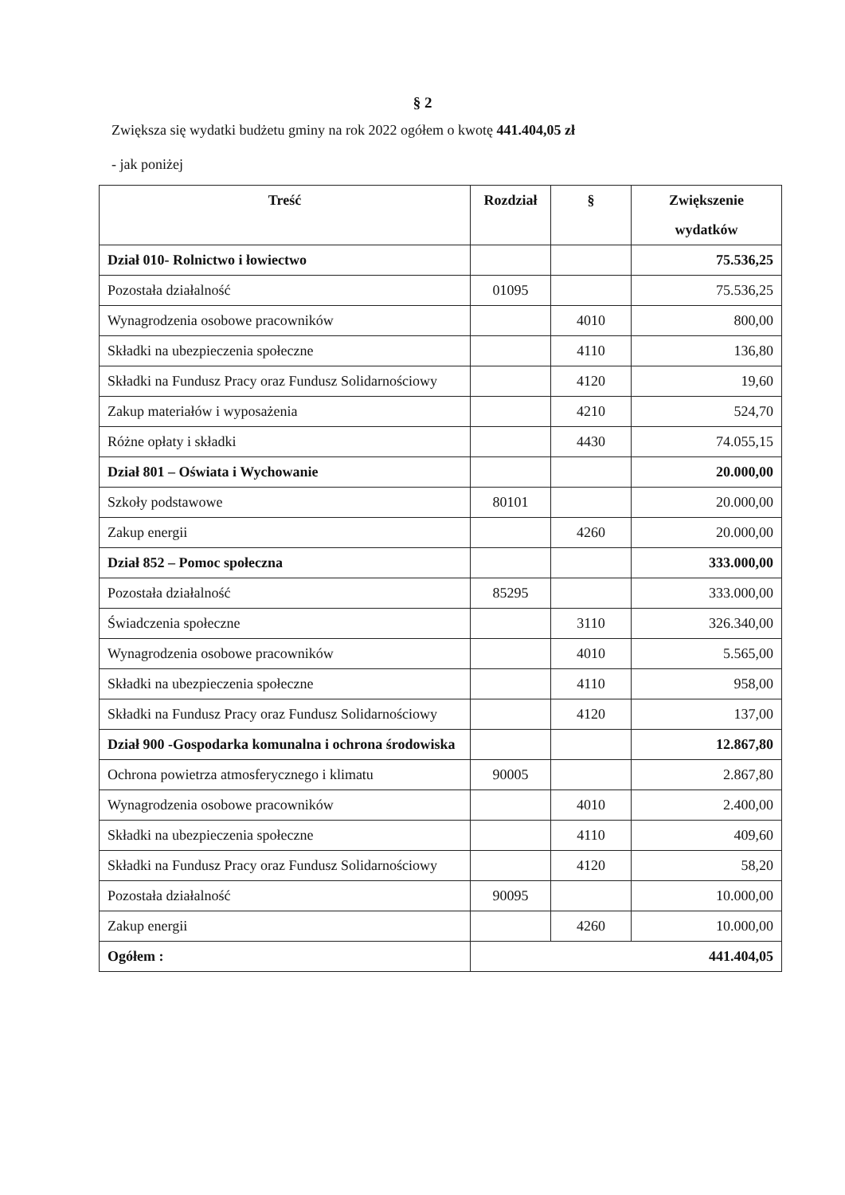§ 2
Zwiększa się wydatki budżetu gminy na rok 2022 ogółem o kwotę 441.404,05 zł
- jak poniżej
| Treść | Rozdział | § | Zwiększenie wydatków |
| --- | --- | --- | --- |
| Dział 010- Rolnictwo i łowiectwo | | | 75.536,25 |
| Pozostała działalność | 01095 | | 75.536,25 |
| Wynagrodzenia osobowe pracowników | | 4010 | 800,00 |
| Składki na ubezpieczenia społeczne | | 4110 | 136,80 |
| Składki na Fundusz Pracy oraz Fundusz Solidarnościowy | | 4120 | 19,60 |
| Zakup materiałów i wyposażenia | | 4210 | 524,70 |
| Różne opłaty i składki | | 4430 | 74.055,15 |
| Dział 801 – Oświata i Wychowanie | | | 20.000,00 |
| Szkoły podstawowe | 80101 | | 20.000,00 |
| Zakup energii | | 4260 | 20.000,00 |
| Dział 852 – Pomoc społeczna | | | 333.000,00 |
| Pozostała działalność | 85295 | | 333.000,00 |
| Świadczenia społeczne | | 3110 | 326.340,00 |
| Wynagrodzenia osobowe pracowników | | 4010 | 5.565,00 |
| Składki na ubezpieczenia społeczne | | 4110 | 958,00 |
| Składki na Fundusz Pracy oraz Fundusz Solidarnościowy | | 4120 | 137,00 |
| Dział 900 -Gospodarka komunalna i ochrona środowiska | | | 12.867,80 |
| Ochrona powietrza atmosferycznego i klimatu | 90005 | | 2.867,80 |
| Wynagrodzenia osobowe pracowników | | 4010 | 2.400,00 |
| Składki na ubezpieczenia społeczne | | 4110 | 409,60 |
| Składki na Fundusz Pracy oraz Fundusz Solidarnościowy | | 4120 | 58,20 |
| Pozostała działalność | 90095 | | 10.000,00 |
| Zakup energii | | 4260 | 10.000,00 |
| Ogółem : | | | 441.404,05 |